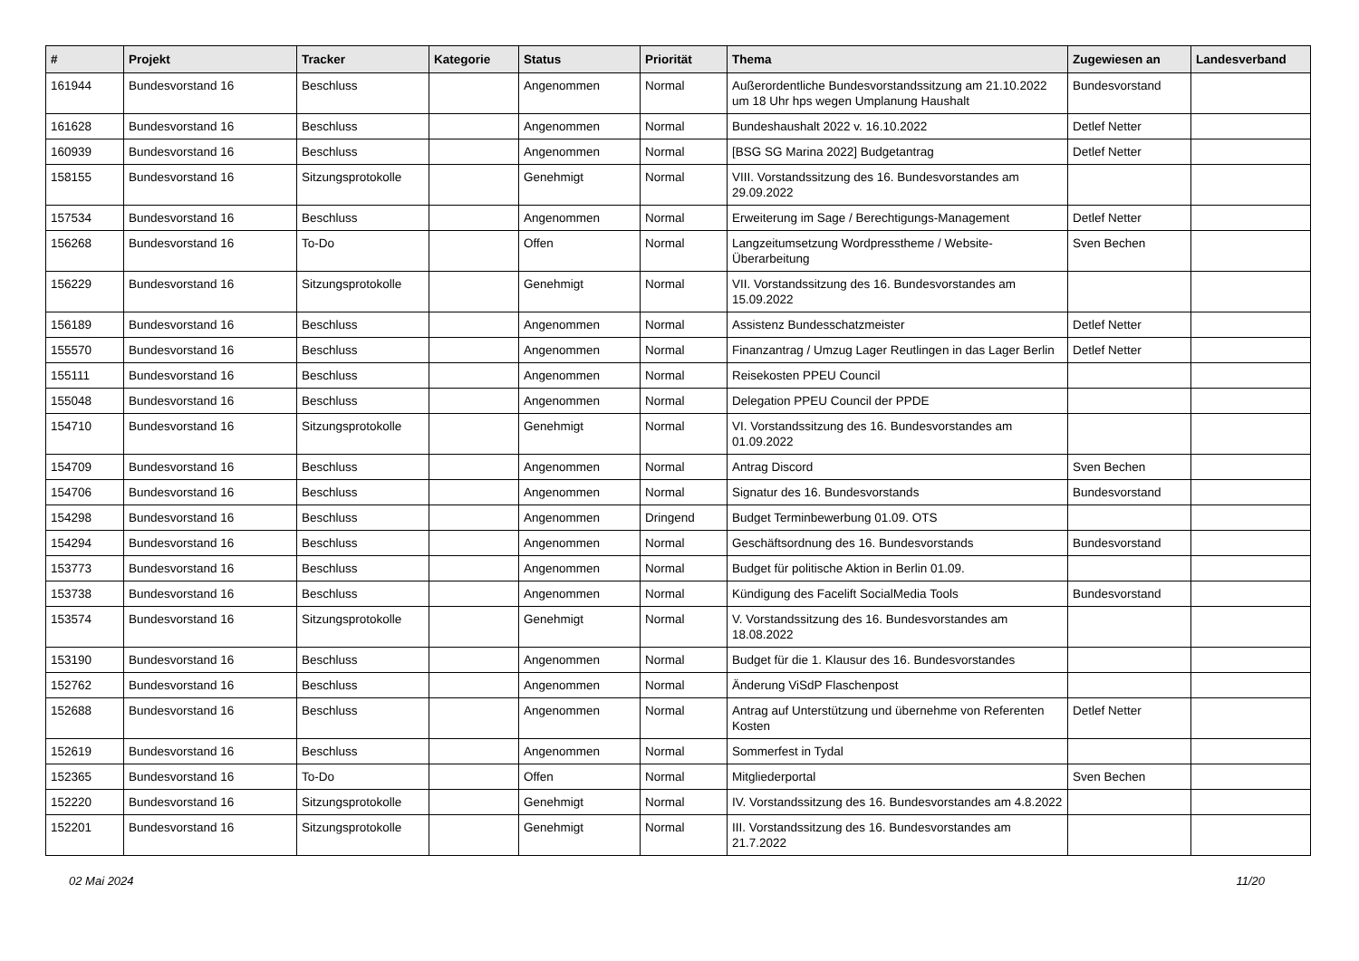| # | Projekt | Tracker | Kategorie | Status | Priorität | Thema | Zugewiesen an | Landesverband |
| --- | --- | --- | --- | --- | --- | --- | --- | --- |
| 161944 | Bundesvorstand 16 | Beschluss | | Angenommen | Normal | Außerordentliche Bundesvorstandssitzung am 21.10.2022 um 18 Uhr hps wegen Umplanung Haushalt | Bundesvorstand | |
| 161628 | Bundesvorstand 16 | Beschluss | | Angenommen | Normal | Bundeshaushalt 2022 v. 16.10.2022 | Detlef Netter | |
| 160939 | Bundesvorstand 16 | Beschluss | | Angenommen | Normal | [BSG SG Marina 2022] Budgetantrag | Detlef Netter | |
| 158155 | Bundesvorstand 16 | Sitzungsprotokolle | | Genehmigt | Normal | VIII. Vorstandssitzung des 16. Bundesvorstandes am 29.09.2022 | | |
| 157534 | Bundesvorstand 16 | Beschluss | | Angenommen | Normal | Erweiterung im Sage / Berechtigungs-Management | Detlef Netter | |
| 156268 | Bundesvorstand 16 | To-Do | | Offen | Normal | Langzeitumsetzung Wordpresstheme / Website-Überarbeitung | Sven Bechen | |
| 156229 | Bundesvorstand 16 | Sitzungsprotokolle | | Genehmigt | Normal | VII. Vorstandssitzung des 16. Bundesvorstandes am 15.09.2022 | | |
| 156189 | Bundesvorstand 16 | Beschluss | | Angenommen | Normal | Assistenz Bundesschatzmeister | Detlef Netter | |
| 155570 | Bundesvorstand 16 | Beschluss | | Angenommen | Normal | Finanzantrag / Umzug Lager Reutlingen in das Lager Berlin | Detlef Netter | |
| 155111 | Bundesvorstand 16 | Beschluss | | Angenommen | Normal | Reisekosten PPEU Council | | |
| 155048 | Bundesvorstand 16 | Beschluss | | Angenommen | Normal | Delegation PPEU Council der PPDE | | |
| 154710 | Bundesvorstand 16 | Sitzungsprotokolle | | Genehmigt | Normal | VI. Vorstandssitzung des 16. Bundesvorstandes am 01.09.2022 | | |
| 154709 | Bundesvorstand 16 | Beschluss | | Angenommen | Normal | Antrag Discord | Sven Bechen | |
| 154706 | Bundesvorstand 16 | Beschluss | | Angenommen | Normal | Signatur des 16. Bundesvorstands | Bundesvorstand | |
| 154298 | Bundesvorstand 16 | Beschluss | | Angenommen | Dringend | Budget Terminbewerbung 01.09. OTS | | |
| 154294 | Bundesvorstand 16 | Beschluss | | Angenommen | Normal | Geschäftsordnung des 16. Bundesvorstands | Bundesvorstand | |
| 153773 | Bundesvorstand 16 | Beschluss | | Angenommen | Normal | Budget für politische Aktion in Berlin 01.09. | | |
| 153738 | Bundesvorstand 16 | Beschluss | | Angenommen | Normal | Kündigung des Facelift SocialMedia Tools | Bundesvorstand | |
| 153574 | Bundesvorstand 16 | Sitzungsprotokolle | | Genehmigt | Normal | V. Vorstandssitzung des 16. Bundesvorstandes am 18.08.2022 | | |
| 153190 | Bundesvorstand 16 | Beschluss | | Angenommen | Normal | Budget für die 1. Klausur des 16. Bundesvorstandes | | |
| 152762 | Bundesvorstand 16 | Beschluss | | Angenommen | Normal | Änderung ViSdP Flaschenpost | | |
| 152688 | Bundesvorstand 16 | Beschluss | | Angenommen | Normal | Antrag auf Unterstützung und übernehme von Referenten Kosten | Detlef Netter | |
| 152619 | Bundesvorstand 16 | Beschluss | | Angenommen | Normal | Sommerfest in Tydal | | |
| 152365 | Bundesvorstand 16 | To-Do | | Offen | Normal | Mitgliederportal | Sven Bechen | |
| 152220 | Bundesvorstand 16 | Sitzungsprotokolle | | Genehmigt | Normal | IV. Vorstandssitzung des 16. Bundesvorstandes am 4.8.2022 | | |
| 152201 | Bundesvorstand 16 | Sitzungsprotokolle | | Genehmigt | Normal | III. Vorstandssitzung des 16. Bundesvorstandes am 21.7.2022 | | |
02 Mai 2024 11/20